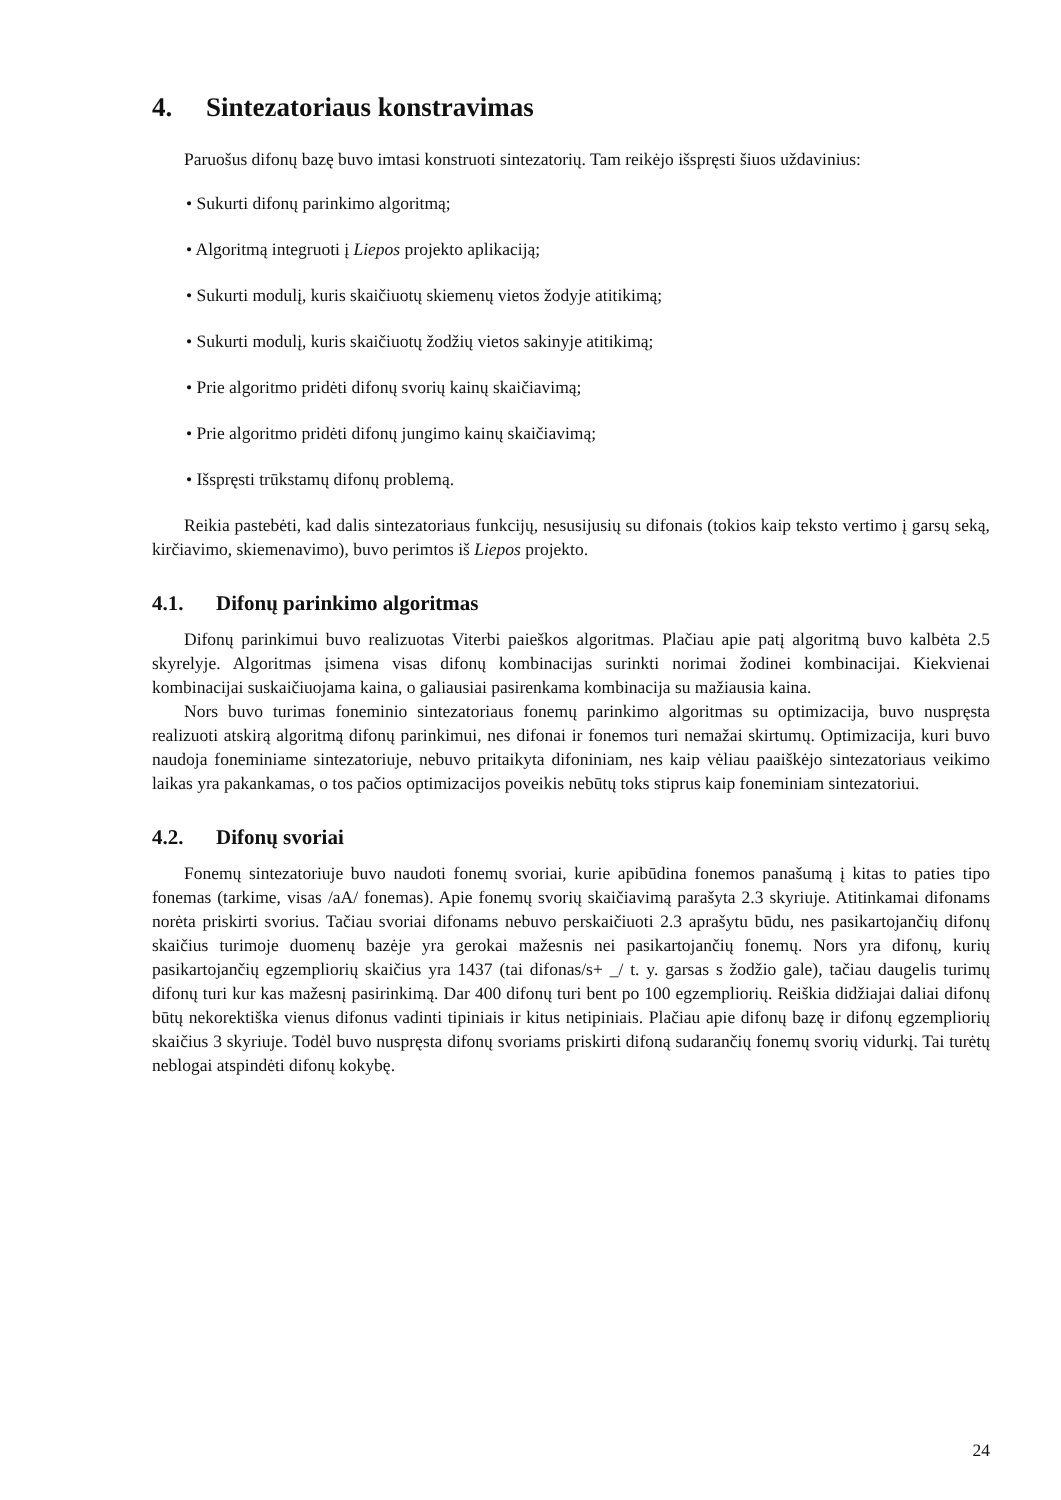4. Sintezatoriaus konstravimas
Paruošus difonų bazę buvo imtasi konstruoti sintezatorių. Tam reikėjo išspręsti šiuos uždavinius:
• Sukurti difonų parinkimo algoritmą;
• Algoritmą integruoti į Liepos projekto aplikaciją;
• Sukurti modulį, kuris skaičiuotų skiemenų vietos žodyje atitikimą;
• Sukurti modulį, kuris skaičiuotų žodžių vietos sakinyje atitikimą;
• Prie algoritmo pridėti difonų svorių kainų skaičiavimą;
• Prie algoritmo pridėti difonų jungimo kainų skaičiavimą;
• Išspręsti trūkstamų difonų problemą.
Reikia pastebėti, kad dalis sintezatoriaus funkcijų, nesusijusių su difonais (tokios kaip teksto vertimo į garsų seką, kirčiavimo, skiemenavimo), buvo perimtos iš Liepos projekto.
4.1. Difonų parinkimo algoritmas
Difonų parinkimui buvo realizuotas Viterbi paieškos algoritmas. Plačiau apie patį algoritmą buvo kalbėta 2.5 skyrelyje. Algoritmas įsimena visas difonų kombinacijas surinkti norimai žodinei kombinacijai. Kiekvienai kombinacijai suskaičiuojama kaina, o galiausiai pasirenkama kombinacija su mažiausia kaina.
Nors buvo turimas foneminio sintezatoriaus fonemų parinkimo algoritmas su optimizacija, buvo nuspręsta realizuoti atskirą algoritmą difonų parinkimui, nes difonai ir fonemos turi nemažai skirtumų. Optimizacija, kuri buvo naudoja foneminiame sintezatoriuje, nebuvo pritaikyta difoniniam, nes kaip vėliau paaiškėjo sintezatoriaus veikimo laikas yra pakankamas, o tos pačios optimizacijos poveikis nebūtų toks stiprus kaip foneminiam sintezatoriui.
4.2. Difonų svoriai
Fonemų sintezatoriuje buvo naudoti fonemų svoriai, kurie apibūdina fonemos panašumą į kitas to paties tipo fonemas (tarkime, visas /aA/ fonemas). Apie fonemų svorių skaičiavimą parašyta 2.3 skyriuje. Atitinkamai difonams norėta priskirti svorius. Tačiau svoriai difonams nebuvo perskaičiuoti 2.3 aprašytu būdu, nes pasikartojančių difonų skaičius turimoje duomenų bazėje yra gerokai mažesnis nei pasikartojančių fonemų. Nors yra difonų, kurių pasikartojančių egzempliorių skaičius yra 1437 (tai difonas/s+ _/ t. y. garsas s žodžio gale), tačiau daugelis turimų difonų turi kur kas mažesnį pasirinkimą. Dar 400 difonų turi bent po 100 egzempliorių. Reiškia didžiajai daliai difonų būtų nekorektiška vienus difonus vadinti tipiniais ir kitus netipiniais. Plačiau apie difonų bazę ir difonų egzempliorių skaičius 3 skyriuje. Todėl buvo nuspręsta difonų svoriams priskirti difoną sudarančių fonemų svorių vidurkį. Tai turėtų neblogai atspindėti difonų kokybę.
24